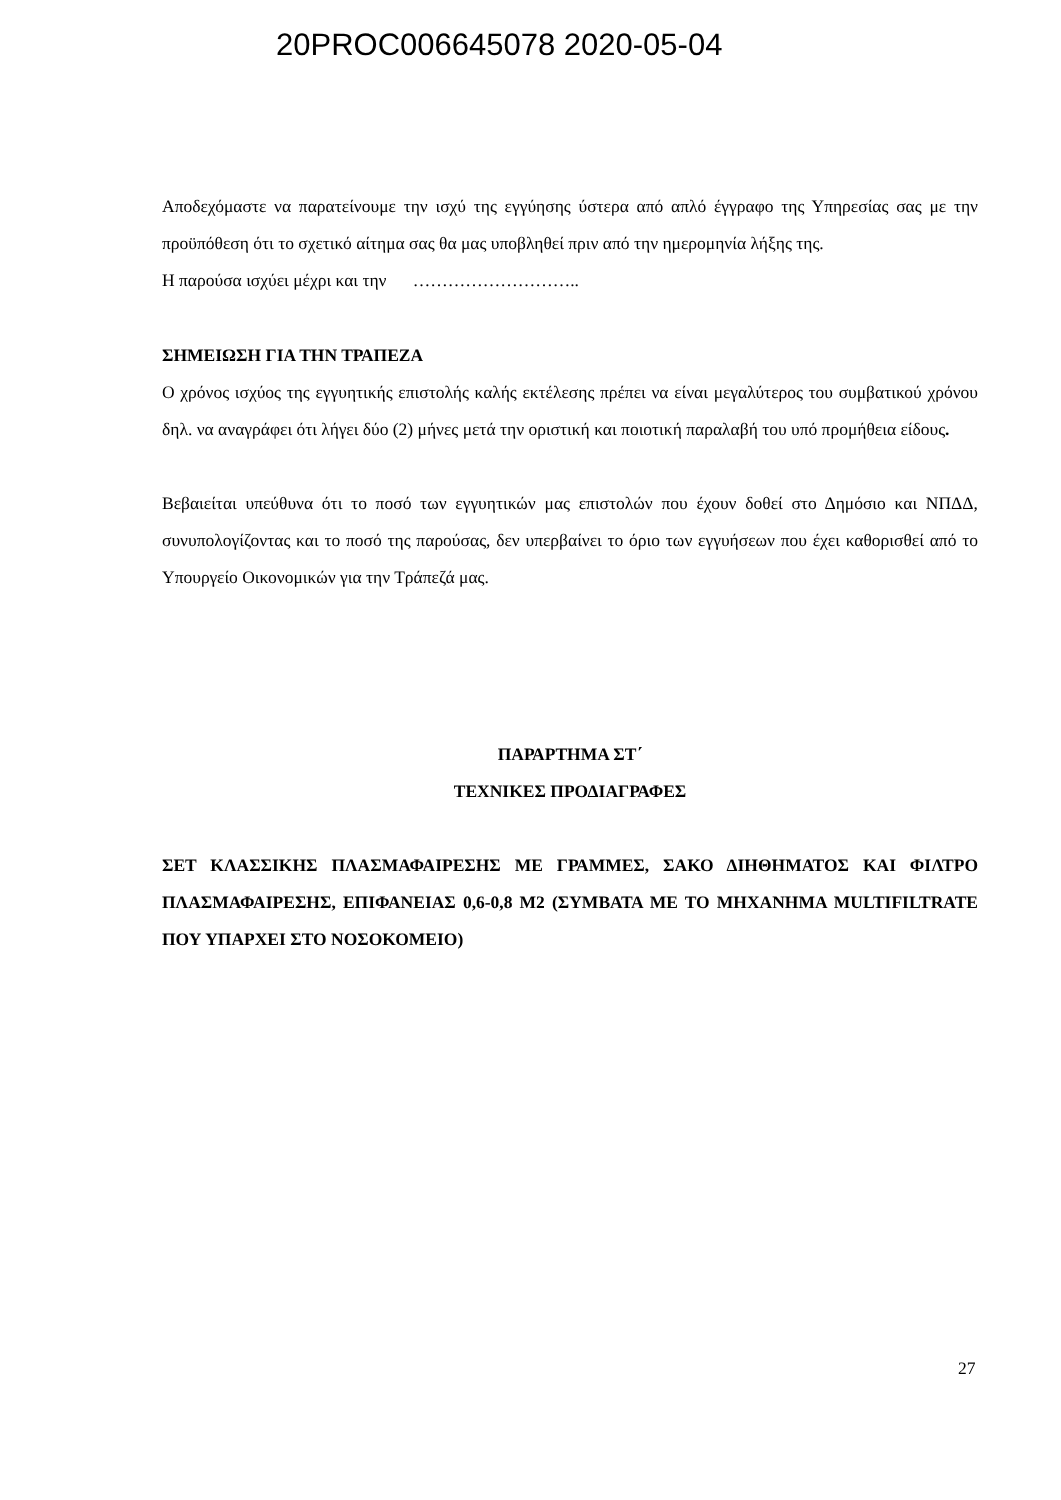20PROC006645078 2020-05-04
Αποδεχόμαστε να παρατείνουμε την ισχύ της εγγύησης ύστερα από απλό έγγραφο της Υπηρεσίας σας με την προϋπόθεση ότι το σχετικό αίτημα σας θα μας υποβληθεί πριν από την ημερομηνία λήξης της.
Η παρούσα ισχύει μέχρι και την ………………………..
ΣΗΜΕΙΩΣΗ ΓΙΑ ΤΗΝ ΤΡΑΠΕΖΑ
Ο χρόνος ισχύος της εγγυητικής επιστολής καλής εκτέλεσης πρέπει να είναι μεγαλύτερος του συμβατικού χρόνου δηλ. να αναγράφει ότι λήγει δύο (2) μήνες μετά την οριστική και ποιοτική παραλαβή του υπό προμήθεια είδους.
Βεβαιείται υπεύθυνα ότι το ποσό των εγγυητικών μας επιστολών που έχουν δοθεί στο Δημόσιο και ΝΠΔΔ, συνυπολογίζοντας και το ποσό της παρούσας, δεν υπερβαίνει το όριο των εγγυήσεων που έχει καθορισθεί από το Υπουργείο Οικονομικών για την Τράπεζά μας.
ΠΑΡΑΡΤΗΜΑ ΣΤ΄
ΤΕΧΝΙΚΕΣ ΠΡΟΔΙΑΓΡΑΦΕΣ
ΣΕΤ ΚΛΑΣΣΙΚΗΣ ΠΛΑΣΜΑΦΑΙΡΕΣΗΣ ΜΕ ΓΡΑΜΜΕΣ, ΣΑΚΟ ΔΙΗΘΗΜΑΤΟΣ ΚΑΙ ΦΙΛΤΡΟ ΠΛΑΣΜΑΦΑΙΡΕΣΗΣ, ΕΠΙΦΑΝΕΙΑΣ 0,6-0,8 Μ2 (ΣΥΜΒΑΤΑ ΜΕ ΤΟ ΜΗΧΑΝΗΜΑ MULTIFILTRATE ΠΟΥ ΥΠΑΡΧΕΙ ΣΤΟ ΝΟΣΟΚΟΜΕΙΟ)
27